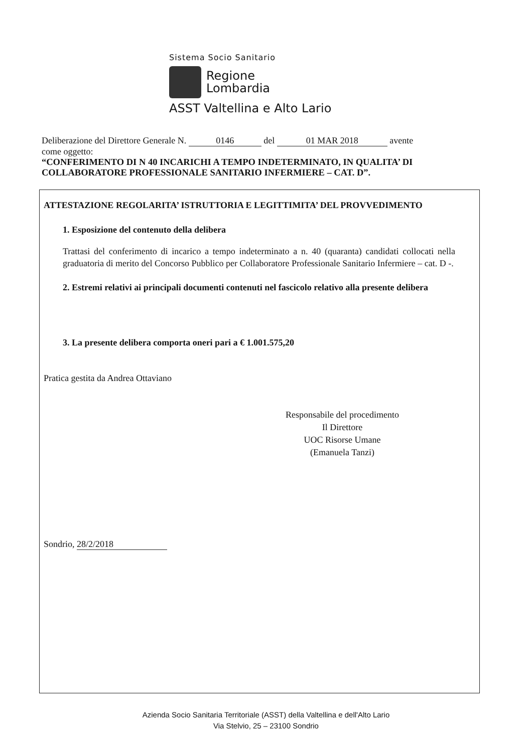Sistema Socio Sanitario
Regione
Lombardia
ASST Valtellina e Alto Lario
Deliberazione del Direttore Generale N. 0146 del 01 MAR 2018 avente
come oggetto:
“CONFERIMENTO DI N 40 INCARICHI A TEMPO INDETERMINATO, IN QUALITA’ DI COLLABORATORE PROFESSIONALE SANITARIO INFERMIERE – CAT. D”.
ATTESTAZIONE REGOLARITA’ ISTRUTTORIA E LEGITTIMITA’ DEL PROVVEDIMENTO
1. Esposizione del contenuto della delibera
Trattasi del conferimento di incarico a tempo indeterminato a n. 40 (quaranta) candidati collocati nella graduatoria di merito del Concorso Pubblico per Collaboratore Professionale Sanitario Infermiere – cat. D -.
2. Estremi relativi ai principali documenti contenuti nel fascicolo relativo alla presente delibera
3. La presente delibera comporta oneri pari a € 1.001.575,20
Pratica gestita da Andrea Ottaviano
Responsabile del procedimento
Il Direttore
UOC Risorse Umane
(Emanuela Tanzi)
Sondrio, 28/2/2018
Azienda Socio Sanitaria Territoriale (ASST) della Valtellina e dell'Alto Lario
Via Stelvio, 25 – 23100 Sondrio